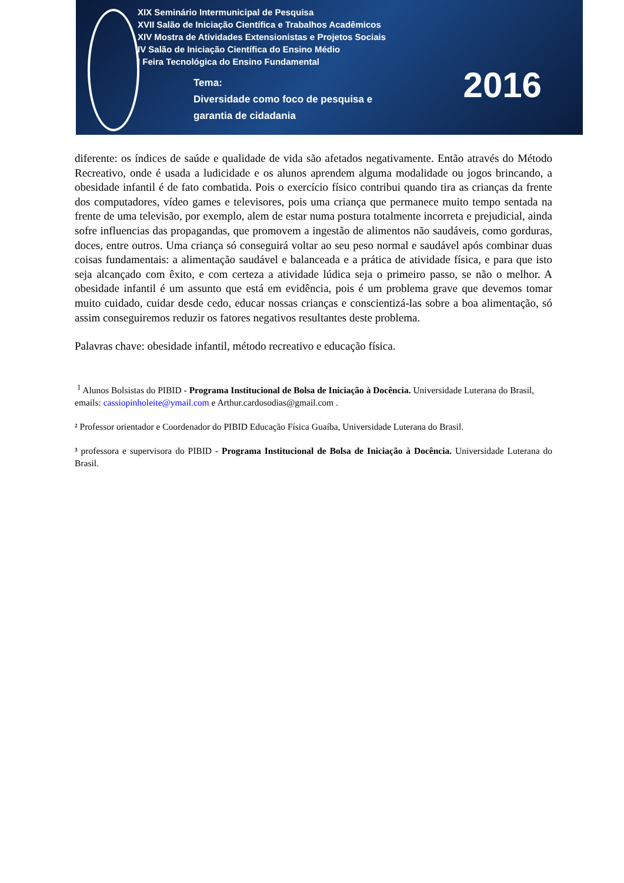XIX Seminário Intermunicipal de Pesquisa
XVII Salão de Iniciação Científica e Trabalhos Acadêmicos
XIV Mostra de Atividades Extensionistas e Projetos Sociais
IV Salão de Iniciação Científica do Ensino Médio
I Feira Tecnológica do Ensino Fundamental
Tema:
Diversidade como foco de pesquisa e
garantia de cidadania
2016
diferente: os índices de saúde e qualidade de vida são afetados negativamente. Então através do Método Recreativo, onde é usada a ludicidade e os alunos aprendem alguma modalidade ou jogos brincando, a obesidade infantil é de fato combatida. Pois o exercício físico contribui quando tira as crianças da frente dos computadores, vídeo games e televisores, pois uma criança que permanece muito tempo sentada na frente de uma televisão, por exemplo, alem de estar numa postura totalmente incorreta e prejudicial, ainda sofre influencias das propagandas, que promovem a ingestão de alimentos não saudáveis, como gorduras, doces, entre outros. Uma criança só conseguirá voltar ao seu peso normal e saudável após combinar duas coisas fundamentais: a alimentação saudável e balanceada e a prática de atividade física, e para que isto seja alcançado com êxito, e com certeza a atividade lúdica seja o primeiro passo, se não o melhor. A obesidade infantil é um assunto que está em evidência, pois é um problema grave que devemos tomar muito cuidado, cuidar desde cedo, educar nossas crianças e conscientizá-las sobre a boa alimentação, só assim conseguiremos reduzir os fatores negativos resultantes deste problema.
Palavras chave: obesidade infantil, método recreativo e educação física.
<sup>1</sup> Alunos Bolsistas do PIBID - Programa Institucional de Bolsa de Iniciação à Docência. Universidade Luterana do Brasil, emails: cassiopinholeite@ymail.com e Arthur.cardosodias@gmail.com .
² Professor orientador e Coordenador do PIBID Educação Física Guaíba, Universidade Luterana do Brasil.
³ professora e supervisora do PIBID - Programa Institucional de Bolsa de Iniciação à Docência. Universidade Luterana do Brasil.